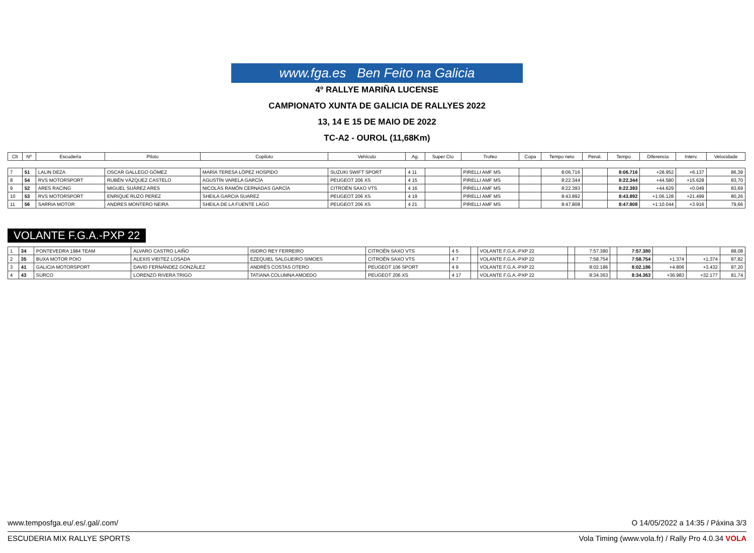www.fga.es Ben Feito na Galicia
4º RALLYE MARIÑA LUCENSE
CAMPIONATO XUNTA DE GALICIA DE RALLYES 2022
13, 14 E 15 DE MAIO DE 2022
TC-A2 - OUROL (11,68Km)
| Clt | Nº | Escudería | Piloto | Copiloto | Vehículo | Ag. | Super Cto | Trofeo | Copa | Tempo neto | Penal. | Tempo | Diferencia | Interv. | Velocidade |
| --- | --- | --- | --- | --- | --- | --- | --- | --- | --- | --- | --- | --- | --- | --- | --- |
| 7 | 51 | LALIN DEZA | OSCAR GALLEGO GÓMEZ | MARÍA TERESA LÓPEZ HOSPIDO | SUZUKI SWIFT SPORT | 4 11 | | PIRELLI AMF MS | | 8:06.716 | | 8:06.716 | +28.952 | +6.137 | 86,39 |
| 8 | 54 | RVS MOTORSPORT | RUBÉN VÁZQUEZ CASTELO | AGUSTÍN VARELA GARCÍA | PEUGEOT 206 XS | 4 15 | | PIRELLI AMF MS | | 8:22.344 | | 8:22.344 | +44.580 | +15.628 | 83,70 |
| 9 | 52 | ARES RACING | MIGUEL SUÁREZ ARES | NICOLÁS RAMÓN CERNADAS GARCÍA | CITROËN SAXO VTS | 4 16 | | PIRELLI AMF MS | | 8:22.393 | | 8:22.393 | +44.629 | +0.049 | 83,69 |
| 10 | 53 | RVS MOTORSPORT | ENRIQUE RUZO PEREZ | SHEILA GARCIA SUAREZ | PEUGEOT 206 XS | 4 19 | | PIRELLI AMF MS | | 8:43.892 | | 8:43.892 | +1:06.128 | +21.499 | 80,26 |
| 11 | 56 | SARRIA MOTOR | ANDRES MONTERO NEIRA | SHEILA DE LA FUENTE LAGO | PEUGEOT 206 XS | 4 21 | | PIRELLI AMF MS | | 8:47.808 | | 8:47.808 | +1:10.044 | +3.916 | 79,66 |
VOLANTE F.G.A.-PXP 22
| 1 | 34 | PONTEVEDRA 1984 TEAM | ALVARO CASTRO LAIÑO | ISIDRO REY FERREIRO | CITROËN SAXO VTS | 4 5 | | VOLANTE F.G.A.-PXP 22 | | 7:57.380 | | 7:57.380 | | | 88,08 |
| 2 | 35 | BUXA MOTOR POIO | ALEXIS VIEITEZ LOSADA | EZEQUIEL SALGUEIRO SIMOES | CITROËN SAXO VTS | 4 7 | | VOLANTE F.G.A.-PXP 22 | | 7:58.754 | | 7:58.754 | +1.374 | +1.374 | 87,82 |
| 3 | 41 | GALICIA MOTORSPORT | DAVID FERNÁNDEZ GONZÁLEZ | ANDRÉS COSTAS OTERO | PEUGEOT 106 SPORT | 4 9 | | VOLANTE F.G.A.-PXP 22 | | 8:02.186 | | 8:02.186 | +4.806 | +3.432 | 87,20 |
| 4 | 43 | SURCO | LORENZO RIVERA TRIGO | TATIANA COLUMNA AMOEDO | PEUGEOT 206 XS | 4 17 | | VOLANTE F.G.A.-PXP 22 | | 8:34.363 | | 8:34.363 | +36.983 | +32.177 | 81,74 |
www.temposfga.eu/.es/.gal/.com/ O 14/05/2022 a 14:35 / Páxina 3/3
ESCUDERIA MIX RALLYE SPORTS Vola Timing (www.vola.fr) / Rally Pro 4.0.34 VOLA